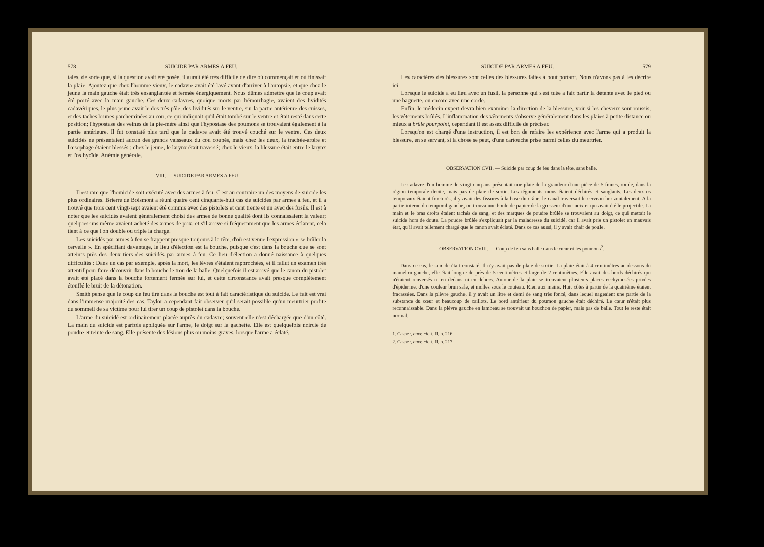578 SUICIDE PAR ARMES A FEU.
tales, de sorte que, si la question avait été posée, il aurait été très difficile de dire où commençait et où finissait la plaie. Ajoutez que chez l'homme vieux, le cadavre avait été lavé avant d'arriver à l'autopsie, et que chez le jeune la main gauche était très ensanglantée et fermée énergiquement. Nous dûmes admettre que le coup avait été porté avec la main gauche. Ces deux cadavres, quoique morts par hémorrhagie, avaient des lividités cadavériques, le plus jeune avait le dos très pâle, des lividités sur le ventre, sur la partie antérieure des cuisses, et des taches brunes parcheminées au cou, ce qui indiquait qu'il était tombé sur le ventre et était resté dans cette position; l'hypostase des veines de la pie-mère ainsi que l'hypostase des poumons se trouvaient également à la partie antérieure. Il fut constaté plus tard que le cadavre avait été trouvé couché sur le ventre. Ces deux suicidés ne présentaient aucun des grands vaisseaux du cou coupés, mais chez les deux, la trachée-artère et l'œsophage étaient blessés : chez le jeune, le larynx était traversé; chez le vieux, la blessure était entre le larynx et l'os hyoïde. Anémie générale.
VIII. — SUICIDE PAR ARMES A FEU
Il est rare que l'homicide soit exécuté avec des armes à feu. C'est au contraire un des moyens de suicide les plus ordinaires. Brierre de Boismont a réuni quatre cent cinquante-huit cas de suicides par armes à feu, et il a trouvé que trois cent vingt-sept avaient été commis avec des pistolets et cent trente et un avec des fusils. Il est à noter que les suicidés avaient généralement choisi des armes de bonne qualité dont ils connaissaient la valeur; quelques-uns même avaient acheté des armes de prix, et s'il arrive si fréquemment que les armes éclatent, cela tient à ce que l'on double ou triple la charge.
Les suicidés par armes à feu se frappent presque toujours à la tête, d'où est venue l'expression « se brûler la cervelle ». En spécifiant davantage, le lieu d'élection est la bouche, puisque c'est dans la bouche que se sont atteints près des deux tiers des suicidés par armes à feu. Ce lieu d'élection a donné naissance à quelques difficultés : Dans un cas par exemple, après la mort, les lèvres s'étaient rapprochées, et il fallut un examen très attentif pour faire découvrir dans la bouche le trou de la balle. Quelquefois il est arrivé que le canon du pistolet avait été placé dans la bouche fortement fermée sur lui, et cette circonstance avait presque complètement étouffé le bruit de la détonation.
Smith pense que le coup de feu tiré dans la bouche est tout à fait caractéristique du suicide. Le fait est vrai dans l'immense majorité des cas. Taylor a cependant fait observer qu'il serait possible qu'un meurtrier profite du sommeil de sa victime pour lui tirer un coup de pistolet dans la bouche.
L'arme du suicidé est ordinairement placée auprès du cadavre; souvent elle n'est déchargée que d'un côté. La main du suicidé est parfois appliquée sur l'arme, le doigt sur la gachette. Elle est quelquefois noircie de poudre et teinte de sang. Elle présente des lésions plus ou moins graves, lorsque l'arme a éclaté.
SUICIDE PAR ARMES A FEU. 579
Les caractères des blessures sont celles des blessures faites à bout portant. Nous n'avons pas à les décrire ici.
Lorsque le suicide a eu lieu avec un fusil, la personne qui s'est tuée a fait partir la détente avec le pied ou une baguette, ou encore avec une corde.
Enfin, le médecin expert devra bien examiner la direction de la blessure, voir si les cheveux sont roussis, les vêtements brûlés. L'inflammation des vêtements s'observe généralement dans les plaies à petite distance ou mieux à brûle pourpoint, cependant il est assez difficile de préciser.
Lorsqu'on est chargé d'une instruction, il est bon de refaire les expérience avec l'arme qui a produit la blessure, en se servant, si la chose se peut, d'une cartouche prise parmi celles du meurtrier.
OBSERVATION CVII. — Suicide par coup de feu dans la tête, sans balle.
Le cadavre d'un homme de vingt-cinq ans présentait une plaie de la grandeur d'une pièce de 5 francs, ronde, dans la région temporale droite, mais pas de plaie de sortie. Les téguments mous étaient déchirés et sanglants. Les deux os temporaux étaient fracturés, il y avait des fissures à la base du crâne, le canal traversait le cerveau horizontalement. A la partie interne du temporal gauche, on trouva une boule de papier de la grosseur d'une noix et qui avait été le projectile. La main et le bras droits étaient tachés de sang, et des marques de poudre brûlée se trouvaient au doigt, ce qui mettait le suicide hors de doute. La poudre brûlée s'expliquait par la maladresse du suicidé, car il avait pris un pistolet en mauvais état, qu'il avait tellement chargé que le canon avait éclaté. Dans ce cas aussi, il y avait chair de poule.
OBSERVATION CVIII. — Coup de feu sans balle dans le cœur et les poumons<sup>2</sup>.
Dans ce cas, le suicide était constaté. Il n'y avait pas de plaie de sortie. La plaie était à 4 centimètres au-dessous du mamelon gauche, elle était longue de près de 5 centimètres et large de 2 centimètres. Elle avait des bords déchirés qui n'étaient renversés ni en dedans ni en dehors. Autour de la plaie se trouvaient plusieurs places ecchymosées privées d'épiderme, d'une couleur brun sale, et molles sous le couteau. Rien aux mains. Huit côtes à partir de la quatrième étaient fracassées. Dans la plèvre gauche, il y avait un litre et demi de sang très foncé, dans lequel nageaient une partie de la substance du cœur et beaucoup de caillots. Le bord antérieur du poumon gauche était déchiré. Le cœur n'était plus reconnaissable. Dans la plèvre gauche en lambeau se trouvait un bouchon de papier, mais pas de balle. Tout le reste était normal.
1. Casper, ouvr. cit. t. II, p. 216.
2. Casper, ouvr. cit. t. II, p. 217.